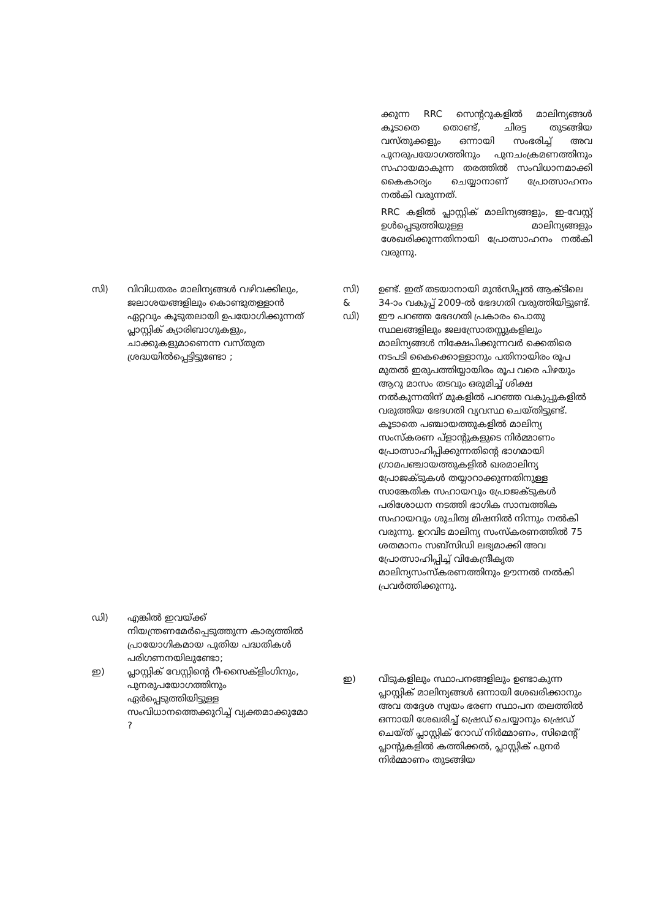ക്കുന്ന RRC സെന്ററുകളിൽ മാലിന്യങ്ങൾ കൂടാതെ തൊണ്ട്, ചിരട്ട തുടങ്ങിയ വസ്തുക്കളും ഒന്നായി സംഭരിച്ച് അവ പുനരുപയോഗത്തിനും പുനചംക്രമണത്തിനും സഹായമാകുന്ന തരത്തിൽ സംവിധാനമാക്കി കൈകാര്യം ചെയ്യാനാണ് പ്രോത്സാഹനം നൽകി വരുന്നത്.
RRC കളിൽ പ്ലാസ്റ്റിക് മാലിന്യങ്ങളും, ഇ-വേസ്റ്റ് ഉൾപ്പെടുത്തിയുള്ള മാലിന്യങ്ങളും ശേഖരിക്കുന്നതിനായി പ്രോത്സാഹനം നൽകി വരുന്നു.
സി) വിവിധതരം മാലിന്യങ്ങൾ വഴിവക്കിലും, ജലാശയങ്ങളിലും കൊണ്ടുതള്ളാൻ ഏറ്റവും കൂടുതലായി ഉപയോഗിക്കുന്നത് പ്ലാസ്റ്റിക് ക്യാരിബാഗുകളും, ചാക്കുകളുമാണെന്ന വസ്തുത ശ്രദ്ധയിൽപ്പെട്ടിട്ടുണ്ടോ ;
സി)
&
ഡി)
ഉണ്ട്. ഇത് തടയാനായി മുൻസിപ്പൽ ആക്ടിലെ 34-ാം വകുപ്പ് 2009-ൽ ഭേദഗതി വരുത്തിയിട്ടുണ്ട്. ഈ പറഞ്ഞ ഭേദഗതി പ്രകാരം പൊതു സ്ഥലങ്ങളിലും ജലസ്രോതസ്സുകളിലും മാലിന്യങ്ങൾ നിക്ഷേപിക്കുന്നവർ ക്കെതിരെ നടപടി കൈക്കൊള്ളാനും പതിനായിരം രൂപ മുതൽ ഇരുപത്തിയ്യായിരം രൂപ വരെ പിഴയും ആറു മാസം തടവും ഒരുമിച്ച് ശിക്ഷ നൽകുന്നതിന് മുകളിൽ പറഞ്ഞ വകുപ്പുകളിൽ വരുത്തിയ ഭേദഗതി വ്യവസ്ഥ ചെയ്തിട്ടുണ്ട്. കൂടാതെ പഞ്ചായത്തുകളിൽ മാലിന്യ സംസ്കരണ പ്ളാന്റുകളുടെ നിർമ്മാണം പ്രോത്സാഹിപ്പിക്കുന്നതിന്റെ ഭാഗമായി ഗ്രാമപഞ്ചായത്തുകളിൽ ഖരമാലിന്യ പ്രോജക്ടുകൾ തയ്യാറാക്കുന്നതിനുള്ള സാങ്കേതിക സഹായവും പ്രോജക്ടുകൾ പരിശോധന നടത്തി ഭാഗിക സാമ്പത്തിക സഹായവും ശുചിത്വ മിഷനിൽ നിന്നും നൽകി വരുന്നു. ഉറവിട മാലിന്യ സംസ്കരണത്തിൽ 75 ശതമാനം സബ്സിഡി ലഭ്യമാക്കി അവ പ്രോത്സാഹിപ്പിച്ച് വികേന്ദ്രീകൃത മാലിന്യസംസ്കരണത്തിനും ഊന്നൽ നൽകി പ്രവർത്തിക്കുന്നു.
ഡി) എങ്കിൽ ഇവയ്ക്ക് നിയന്ത്രണമേർപ്പെടുത്തുന്ന കാര്യത്തിൽ പ്രായോഗികമായ പുതിയ പദ്ധതികൾ പരിഗണനയിലുണ്ടോ;
ഇ) പ്ലാസ്റ്റിക് വേസ്റ്റിന്റെ റീ-സൈക്ളിംഗിനും, പുനരുപയോഗത്തിനും ഏർപ്പെടുത്തിയിട്ടുള്ള സംവിധാനത്തെക്കുറിച്ച് വ്യക്തമാക്കുമോ ?
ഇ) വീടുകളിലും സ്ഥാപനങ്ങളിലും ഉണ്ടാകുന്ന പ്ലാസ്റ്റിക് മാലിന്യങ്ങൾ ഒന്നായി ശേഖരിക്കാനും അവ തദ്ദേശ സ്വയം ഭരണ സ്ഥാപന തലത്തിൽ ഒന്നായി ശേഖരിച്ച് ഷ്രെഡ് ചെയ്യാനും ഷ്രെഡ് ചെയ്ത് പ്ലാസ്റ്റിക് റോഡ് നിർമ്മാണം, സിമെന്റ് പ്ലാന്റുകളിൽ കത്തിക്കൽ, പ്ലാസ്റ്റിക് പുനർ നിർമ്മാണം തുടങ്ങിയ